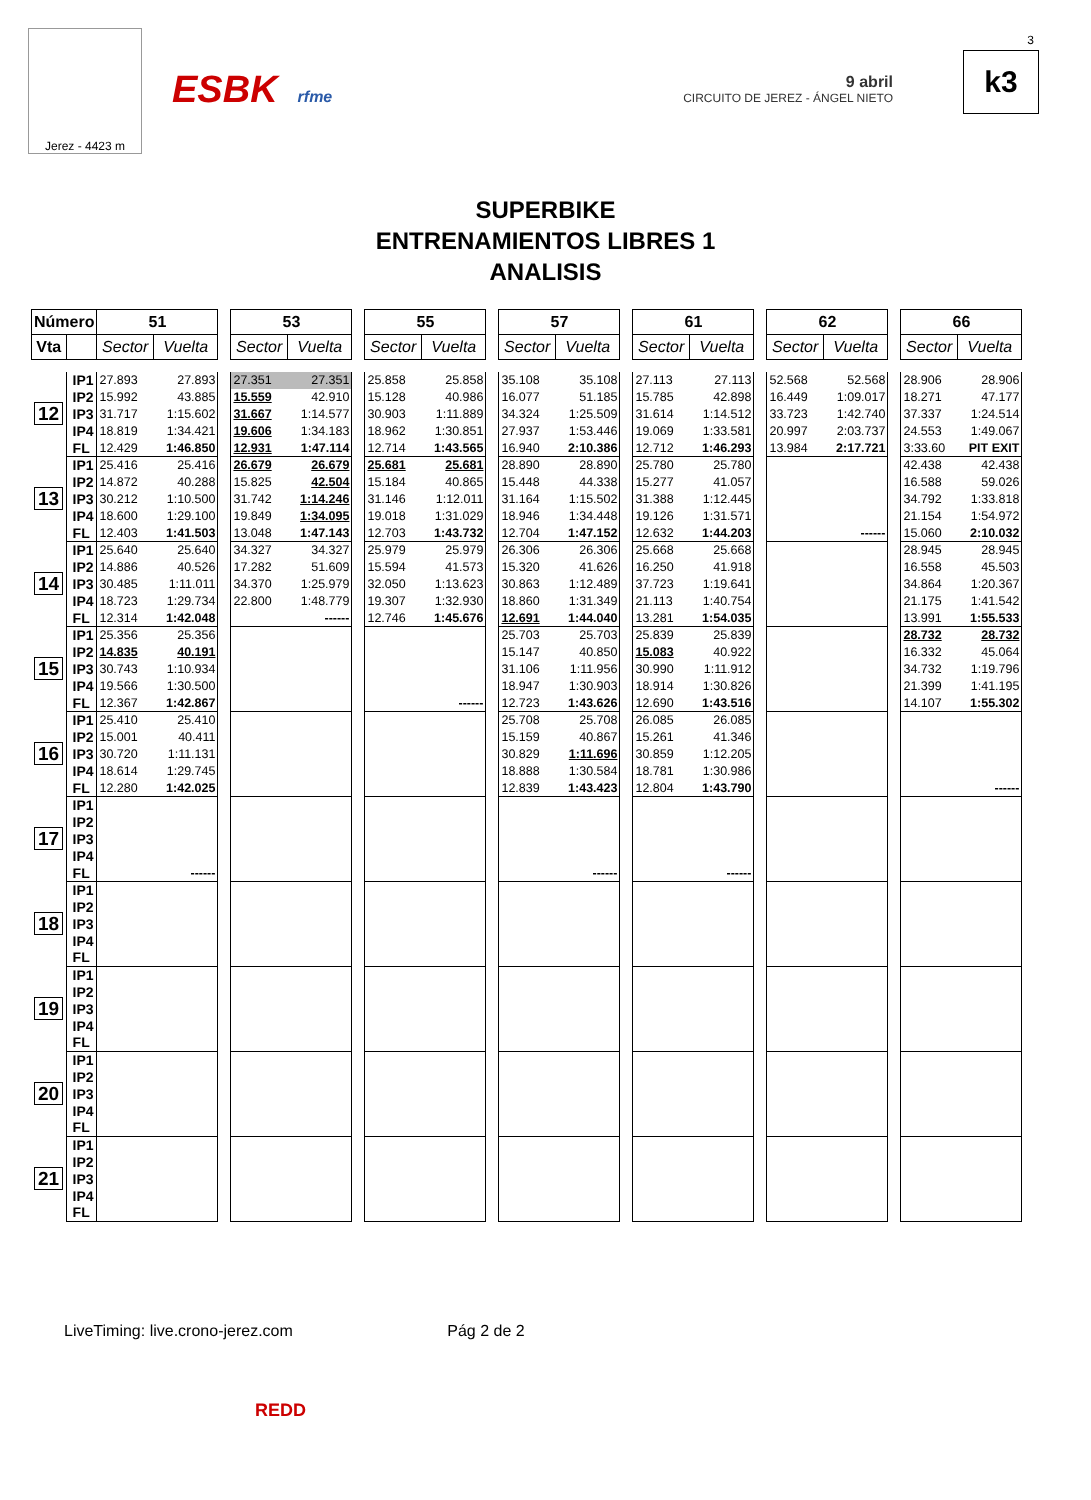Jerez - 4423 m
ESBK rfme
9 abril
CIRCUITO DE JEREZ - ÁNGEL NIETO
3
k3
SUPERBIKE
ENTRENAMIENTOS LIBRES 1
ANALISIS
| Número | | 51 | | | 53 | | | 55 | | | 57 | | | 61 | | | 62 | | | 66 | |
| Vta | | Sector | Vuelta | | Sector | Vuelta | | Sector | Vuelta | | Sector | Vuelta | | Sector | Vuelta | | Sector | Vuelta | | Sector | Vuelta |
| 12 | IP1 | 27.893 | 27.893 | | 27.351 | 27.351 | | 25.858 | 25.858 | | 35.108 | 35.108 | | 27.113 | 27.113 | | 52.568 | 52.568 | | 28.906 | 28.906 |
| | IP2 | 15.992 | 43.885 | | 15.559 | 42.910 | | 15.128 | 40.986 | | 16.077 | 51.185 | | 15.785 | 42.898 | | 16.449 | 1:09.017 | | 18.271 | 47.177 |
| | IP3 | 31.717 | 1:15.602 | | 31.667 | 1:14.577 | | 30.903 | 1:11.889 | | 34.324 | 1:25.509 | | 31.614 | 1:14.512 | | 33.723 | 1:42.740 | | 37.337 | 1:24.514 |
| | IP4 | 18.819 | 1:34.421 | | 19.606 | 1:34.183 | | 18.962 | 1:30.851 | | 27.937 | 1:53.446 | | 19.069 | 1:33.581 | | 20.997 | 2:03.737 | | 24.553 | 1:49.067 |
| | FL | 12.429 | 1:46.850 | | 12.931 | 1:47.114 | | 12.714 | 1:43.565 | | 16.940 | 2:10.386 | | 12.712 | 1:46.293 | | 13.984 | 2:17.721 | | 3:33.60 | PIT EXIT |
| 13 | IP1 | 25.416 | 25.416 | | 26.679 | 26.679 | | 25.681 | 25.681 | | 28.890 | 28.890 | | 25.780 | 25.780 | | | | | 42.438 | 42.438 |
| | IP2 | 14.872 | 40.288 | | 15.825 | 42.504 | | 15.184 | 40.865 | | 15.448 | 44.338 | | 15.277 | 41.057 | | | | | 16.588 | 59.026 |
| | IP3 | 30.212 | 1:10.500 | | 31.742 | 1:14.246 | | 31.146 | 1:12.011 | | 31.164 | 1:15.502 | | 31.388 | 1:12.445 | | | | | 34.792 | 1:33.818 |
| | IP4 | 18.600 | 1:29.100 | | 19.849 | 1:34.095 | | 19.018 | 1:31.029 | | 18.946 | 1:34.448 | | 19.126 | 1:31.571 | | | | | 21.154 | 1:54.972 |
| | FL | 12.403 | 1:41.503 | | 13.048 | 1:47.143 | | 12.703 | 1:43.732 | | 12.704 | 1:47.152 | | 12.632 | 1:44.203 | | | ------ | | 15.060 | 2:10.032 |
| 14 | IP1 | 25.640 | 25.640 | | 34.327 | 34.327 | | 25.979 | 25.979 | | 26.306 | 26.306 | | 25.668 | 25.668 | | | | | 28.945 | 28.945 |
| | IP2 | 14.886 | 40.526 | | 17.282 | 51.609 | | 15.594 | 41.573 | | 15.320 | 41.626 | | 16.250 | 41.918 | | | | | 16.558 | 45.503 |
| | IP3 | 30.485 | 1:11.011 | | 34.370 | 1:25.979 | | 32.050 | 1:13.623 | | 30.863 | 1:12.489 | | 37.723 | 1:19.641 | | | | | 34.864 | 1:20.367 |
| | IP4 | 18.723 | 1:29.734 | | 22.800 | 1:48.779 | | 19.307 | 1:32.930 | | 18.860 | 1:31.349 | | 21.113 | 1:40.754 | | | | | 21.175 | 1:41.542 |
| | FL | 12.314 | 1:42.048 | | | ------ | | 12.746 | 1:45.676 | | 12.691 | 1:44.040 | | 13.281 | 1:54.035 | | | | | 13.991 | 1:55.533 |
| 15 | IP1 | 25.356 | 25.356 | | | | | | | | 25.703 | 25.703 | | 25.839 | 25.839 | | | | | 28.732 | 28.732 |
| | IP2 | 14.835 | 40.191 | | | | | | | | 15.147 | 40.850 | | 15.083 | 40.922 | | | | | 16.332 | 45.064 |
| | IP3 | 30.743 | 1:10.934 | | | | | | | | 31.106 | 1:11.956 | | 30.990 | 1:11.912 | | | | | 34.732 | 1:19.796 |
| | IP4 | 19.566 | 1:30.500 | | | | | | | | 18.947 | 1:30.903 | | 18.914 | 1:30.826 | | | | | 21.399 | 1:41.195 |
| | FL | 12.367 | 1:42.867 | | | | | | ------ | | 12.723 | 1:43.626 | | 12.690 | 1:43.516 | | | | | 14.107 | 1:55.302 |
| 16 | IP1 | 25.410 | 25.410 | | | | | | | | 25.708 | 25.708 | | 26.085 | 26.085 | | | | | | |
| | IP2 | 15.001 | 40.411 | | | | | | | | 15.159 | 40.867 | | 15.261 | 41.346 | | | | | | |
| | IP3 | 30.720 | 1:11.131 | | | | | | | | 30.829 | 1:11.696 | | 30.859 | 1:12.205 | | | | | | |
| | IP4 | 18.614 | 1:29.745 | | | | | | | | 18.888 | 1:30.584 | | 18.781 | 1:30.986 | | | | | | |
| | FL | 12.280 | 1:42.025 | | | | | | | | 12.839 | 1:43.423 | | 12.804 | 1:43.790 | | | | | | ------ |
| 17 | IP1 | | | | | | | | | | | | | | | | | | | | |
| | IP2 | | | | | | | | | | | | | | | | | | | | |
| | IP3 | | | | | | | | | | | | | | | | | | | | |
| | IP4 | | | | | | | | | | | | | | | | | | | | |
| | FL | | ------ | | | | | | | | | ------ | | | ------ | | | | | | |
| 18 | IP1 | | | | | | | | | | | | | | | | | | | | |
| | IP2 | | | | | | | | | | | | | | | | | | | | |
| | IP3 | | | | | | | | | | | | | | | | | | | | |
| | IP4 | | | | | | | | | | | | | | | | | | | | |
| | FL | | | | | | | | | | | | | | | | | | | | |
| 19 | IP1 | | | | | | | | | | | | | | | | | | | | |
| | IP2 | | | | | | | | | | | | | | | | | | | | |
| | IP3 | | | | | | | | | | | | | | | | | | | | |
| | IP4 | | | | | | | | | | | | | | | | | | | | |
| | FL | | | | | | | | | | | | | | | | | | | | |
| 20 | IP1 | | | | | | | | | | | | | | | | | | | | |
| | IP2 | | | | | | | | | | | | | | | | | | | | |
| | IP3 | | | | | | | | | | | | | | | | | | | | |
| | IP4 | | | | | | | | | | | | | | | | | | | | |
| | FL | | | | | | | | | | | | | | | | | | | | |
| 21 | IP1 | | | | | | | | | | | | | | | | | | | | |
| | IP2 | | | | | | | | | | | | | | | | | | | | |
| | IP3 | | | | | | | | | | | | | | | | | | | | |
| | IP4 | | | | | | | | | | | | | | | | | | | | |
| | FL | | | | | | | | | | | | | | | | | | | | |
LiveTiming: live.crono-jerez.com Pág 2 de 2
REDD